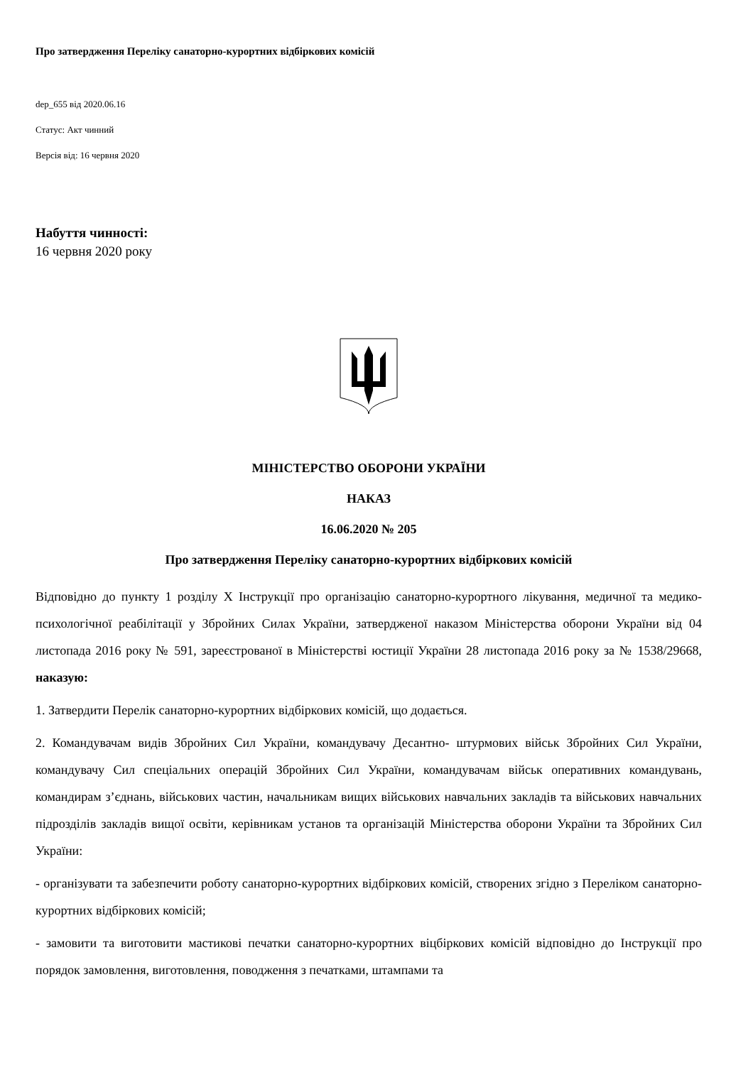Про затвердження Переліку санаторно-курортних відбіркових комісій
dep_655 від 2020.06.16
Статус: Акт чинний
Версія від: 16 червня 2020
Набуття чинності:
16 червня 2020 року
МІНІСТЕРСТВО ОБОРОНИ УКРАЇНИ
НАКАЗ
16.06.2020 № 205
Про затвердження Переліку санаторно-курортних відбіркових комісій
Відповідно до пункту 1 розділу X Інструкції про організацію санаторно-курортного лікування, медичної та медико-психологічної реабілітації у Збройних Силах України, затвердженої наказом Міністерства оборони України від 04 листопада 2016 року № 591, зареєстрованої в Міністерстві юстиції України 28 листопада 2016 року за № 1538/29668, наказую:
1. Затвердити Перелік санаторно-курортних відбіркових комісій, що додається.
2. Командувачам видів Збройних Сил України, командувачу Десантно- штурмових військ Збройних Сил України, командувачу Сил спеціальних операцій Збройних Сил України, командувачам військ оперативних командувань, командирам з’єднань, військових частин, начальникам вищих військових навчальних закладів та військових навчальних підрозділів закладів вищої освіти, керівникам установ та організацій Міністерства оборони України та Збройних Сил України:
- організувати та забезпечити роботу санаторно-курортних відбіркових комісій, створених згідно з Переліком санаторно-курортних відбіркових комісій;
- замовити та виготовити мастикові печатки санаторно-курортних віцбіркових комісій відповідно до Інструкції про порядок замовлення, виготовлення, поводження з печатками, штампами та